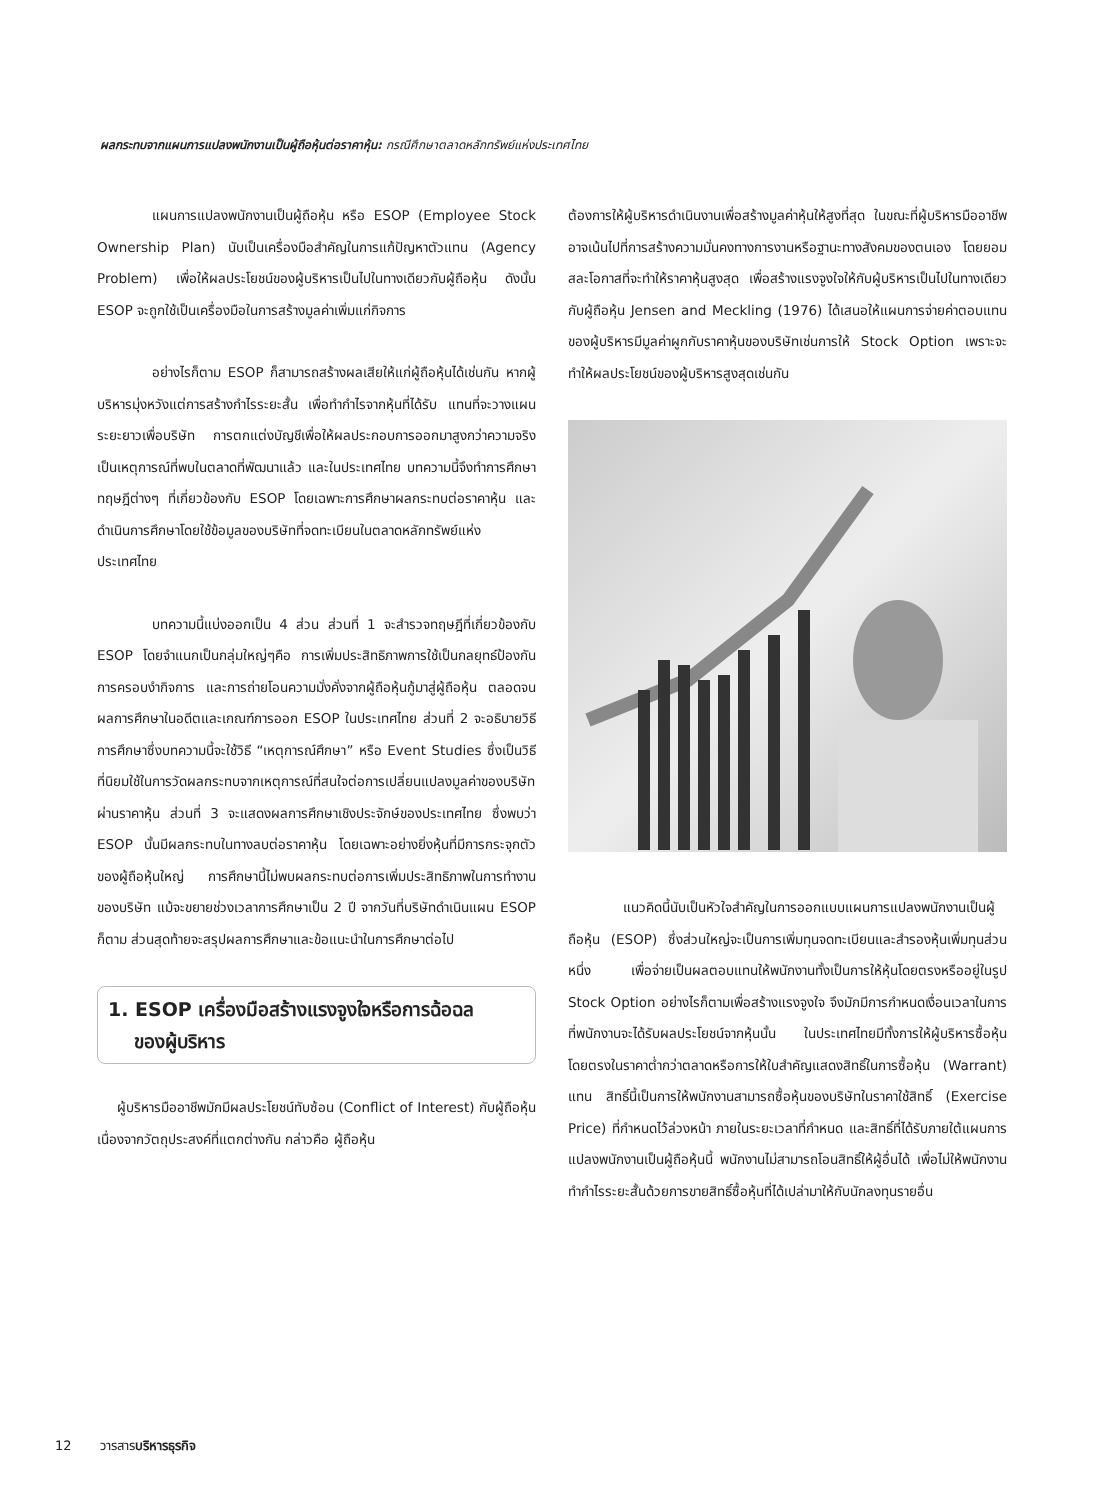ผลกระทบจากแผนการแปลงพนักงานเป็นผู้ถือหุ้นต่อราคาหุ้น: กรณีศึกษาตลาดหลักทรัพย์แห่งประเทศไทย
แผนการแปลงพนักงานเป็นผู้ถือหุ้น หรือ ESOP (Employee Stock Ownership Plan) นับเป็นเครื่องมือสำคัญในการแก้ปัญหาตัวแทน (Agency Problem) เพื่อให้ผลประโยชน์ของผู้บริหารเป็นไปในทางเดียวกับผู้ถือหุ้น ดังนั้น ESOP จะถูกใช้เป็นเครื่องมือในการสร้างมูลค่าเพิ่มแก่กิจการ
อย่างไรก็ตาม ESOP ก็สามารถสร้างผลเสียให้แก่ผู้ถือหุ้นได้เช่นกัน หากผู้บริหารมุ่งหวังแต่การสร้างกำไรระยะสั้น เพื่อทำกำไรจากหุ้นที่ได้รับ แทนที่จะวางแผนระยะยาวเพื่อบริษัท การตกแต่งบัญชีเพื่อให้ผลประกอบการออกมาสูงกว่าความจริง เป็นเหตุการณ์ที่พบในตลาดที่พัฒนาแล้ว และในประเทศไทย บทความนี้จึงทำการศึกษาทฤษฎีต่างๆ ที่เกี่ยวข้องกับ ESOP โดยเฉพาะการศึกษาผลกระทบต่อราคาหุ้น และดำเนินการศึกษาโดยใช้ข้อมูลของบริษัทที่จดทะเบียนในตลาดหลักทรัพย์แห่งประเทศไทย
บทความนี้แบ่งออกเป็น 4 ส่วน ส่วนที่ 1 จะสำรวจทฤษฎีที่เกี่ยวข้องกับ ESOP โดยจำแนกเป็นกลุ่มใหญ่ๆคือ การเพิ่มประสิทธิภาพการใช้เป็นกลยุทธ์ป้องกันการครอบงำกิจการ และการถ่ายโอนความมั่งคั่งจากผู้ถือหุ้นกู้มาสู่ผู้ถือหุ้น ตลอดจนผลการศึกษาในอดีตและเกณฑ์การออก ESOP ในประเทศไทย ส่วนที่ 2 จะอธิบายวิธีการศึกษาซึ่งบทความนี้จะใช้วิธี “เหตุการณ์ศึกษา” หรือ Event Studies ซึ่งเป็นวิธีที่นิยมใช้ในการวัดผลกระทบจากเหตุการณ์ที่สนใจต่อการเปลี่ยนแปลงมูลค่าของบริษัทผ่านราคาหุ้น ส่วนที่ 3 จะแสดงผลการศึกษาเชิงประจักษ์ของประเทศไทย ซึ่งพบว่า ESOP นั้นมีผลกระทบในทางลบต่อราคาหุ้น โดยเฉพาะอย่างยิ่งหุ้นที่มีการกระจุกตัวของผู้ถือหุ้นใหญ่ การศึกษานี้ไม่พบผลกระทบต่อการเพิ่มประสิทธิภาพในการทำงานของบริษัท แม้จะขยายช่วงเวลาการศึกษาเป็น 2 ปี จากวันที่บริษัทดำเนินแผน ESOP ก็ตาม ส่วนสุดท้ายจะสรุปผลการศึกษาและข้อแนะนำในการศึกษาต่อไป
1. ESOP เครื่องมือสร้างแรงจูงใจหรือการฉ้อฉล
ของผู้บริหาร
ผู้บริหารมืออาชีพมักมีผลประโยชน์ทับซ้อน (Conflict of Interest) กับผู้ถือหุ้น เนื่องจากวัตถุประสงค์ที่แตกต่างกัน กล่าวคือ ผู้ถือหุ้น
ต้องการให้ผู้บริหารดำเนินงานเพื่อสร้างมูลค่าหุ้นให้สูงที่สุด ในขณะที่ผู้บริหารมืออาชีพอาจเน้นไปที่การสร้างความมั่นคงทางการงานหรือฐานะทางสังคมของตนเอง โดยยอมสละโอกาสที่จะทำให้ราคาหุ้นสูงสุด เพื่อสร้างแรงจูงใจให้กับผู้บริหารเป็นไปในทางเดียวกับผู้ถือหุ้น Jensen and Meckling (1976) ได้เสนอให้แผนการจ่ายค่าตอบแทนของผู้บริหารมีมูลค่าผูกกับราคาหุ้นของบริษัทเช่นการให้ Stock Option เพราะจะทำให้ผลประโยชน์ของผู้บริหารสูงสุดเช่นกัน
แนวคิดนี้นับเป็นหัวใจสำคัญในการออกแบบแผนการแปลงพนักงานเป็นผู้ถือหุ้น (ESOP) ซึ่งส่วนใหญ่จะเป็นการเพิ่มทุนจดทะเบียนและสำรองหุ้นเพิ่มทุนส่วนหนึ่ง เพื่อจ่ายเป็นผลตอบแทนให้พนักงานทั้งเป็นการให้หุ้นโดยตรงหรืออยู่ในรูป Stock Option อย่างไรก็ตามเพื่อสร้างแรงจูงใจ จึงมักมีการกำหนดเงื่อนเวลาในการที่พนักงานจะได้รับผลประโยชน์จากหุ้นนั้น ในประเทศไทยมีทั้งการให้ผู้บริหารซื้อหุ้นโดยตรงในราคาต่ำกว่าตลาดหรือการให้ใบสำคัญแสดงสิทธิ์ในการซื้อหุ้น (Warrant) แทน สิทธิ์นี้เป็นการให้พนักงานสามารถซื้อหุ้นของบริษัทในราคาใช้สิทธิ์ (Exercise Price) ที่กำหนดไว้ล่วงหน้า ภายในระยะเวลาที่กำหนด และสิทธิ์ที่ได้รับภายใต้แผนการแปลงพนักงานเป็นผู้ถือหุ้นนี้ พนักงานไม่สามารถโอนสิทธิ์ให้ผู้อื่นได้ เพื่อไม่ให้พนักงานทำกำไรระยะสั้นด้วยการขายสิทธิ์ซื้อหุ้นที่ได้เปล่ามาให้กับนักลงทุนรายอื่น
12 วารสารบริหารธุรกิจ